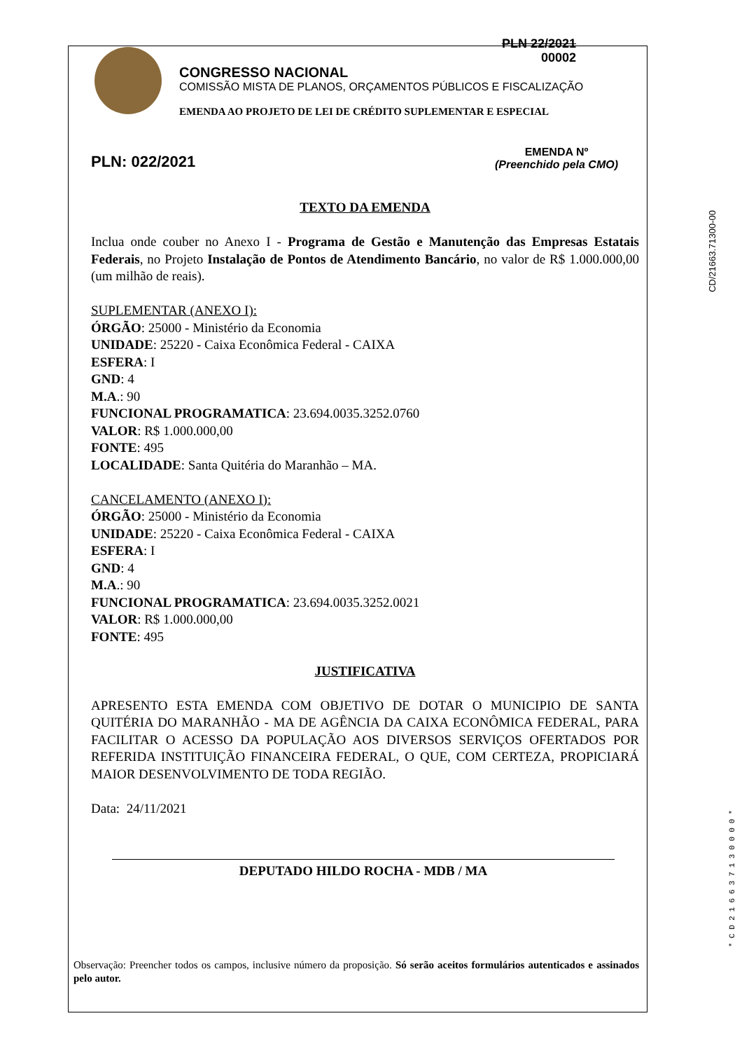CD/21663.71300-00
*CD216637130000*
PLN 22/2021
00002
CONGRESSO NACIONAL
COMISSÃO MISTA DE PLANOS, ORÇAMENTOS PÚBLICOS E FISCALIZAÇÃO
EMENDA AO PROJETO DE LEI DE CRÉDITO SUPLEMENTAR E ESPECIAL
PLN: 022/2021
EMENDA Nº
(Preenchido pela CMO)
TEXTO DA EMENDA
Inclua onde couber no Anexo I - Programa de Gestão e Manutenção das Empresas Estatais Federais, no Projeto Instalação de Pontos de Atendimento Bancário, no valor de R$ 1.000.000,00 (um milhão de reais).
SUPLEMENTAR (ANEXO I):
ÓRGÃO: 25000 - Ministério da Economia
UNIDADE: 25220 - Caixa Econômica Federal - CAIXA
ESFERA: I
GND: 4
M.A.: 90
FUNCIONAL PROGRAMATICA: 23.694.0035.3252.0760
VALOR: R$ 1.000.000,00
FONTE: 495
LOCALIDADE: Santa Quitéria do Maranhão – MA.
CANCELAMENTO (ANEXO I):
ÓRGÃO: 25000 - Ministério da Economia
UNIDADE: 25220 - Caixa Econômica Federal - CAIXA
ESFERA: I
GND: 4
M.A.: 90
FUNCIONAL PROGRAMATICA: 23.694.0035.3252.0021
VALOR: R$ 1.000.000,00
FONTE: 495
JUSTIFICATIVA
APRESENTO ESTA EMENDA COM OBJETIVO DE DOTAR O MUNICIPIO DE SANTA QUITÉRIA DO MARANHÃO - MA DE AGÊNCIA DA CAIXA ECONÔMICA FEDERAL, PARA FACILITAR O ACESSO DA POPULAÇÃO AOS DIVERSOS SERVIÇOS OFERTADOS POR REFERIDA INSTITUIÇÃO FINANCEIRA FEDERAL, O QUE, COM CERTEZA, PROPICIARÁ MAIOR DESENVOLVIMENTO DE TODA REGIÃO.
Data: 24/11/2021
DEPUTADO HILDO ROCHA - MDB / MA
Observação: Preencher todos os campos, inclusive número da proposição. Só serão aceitos formulários autenticados e assinados pelo autor.